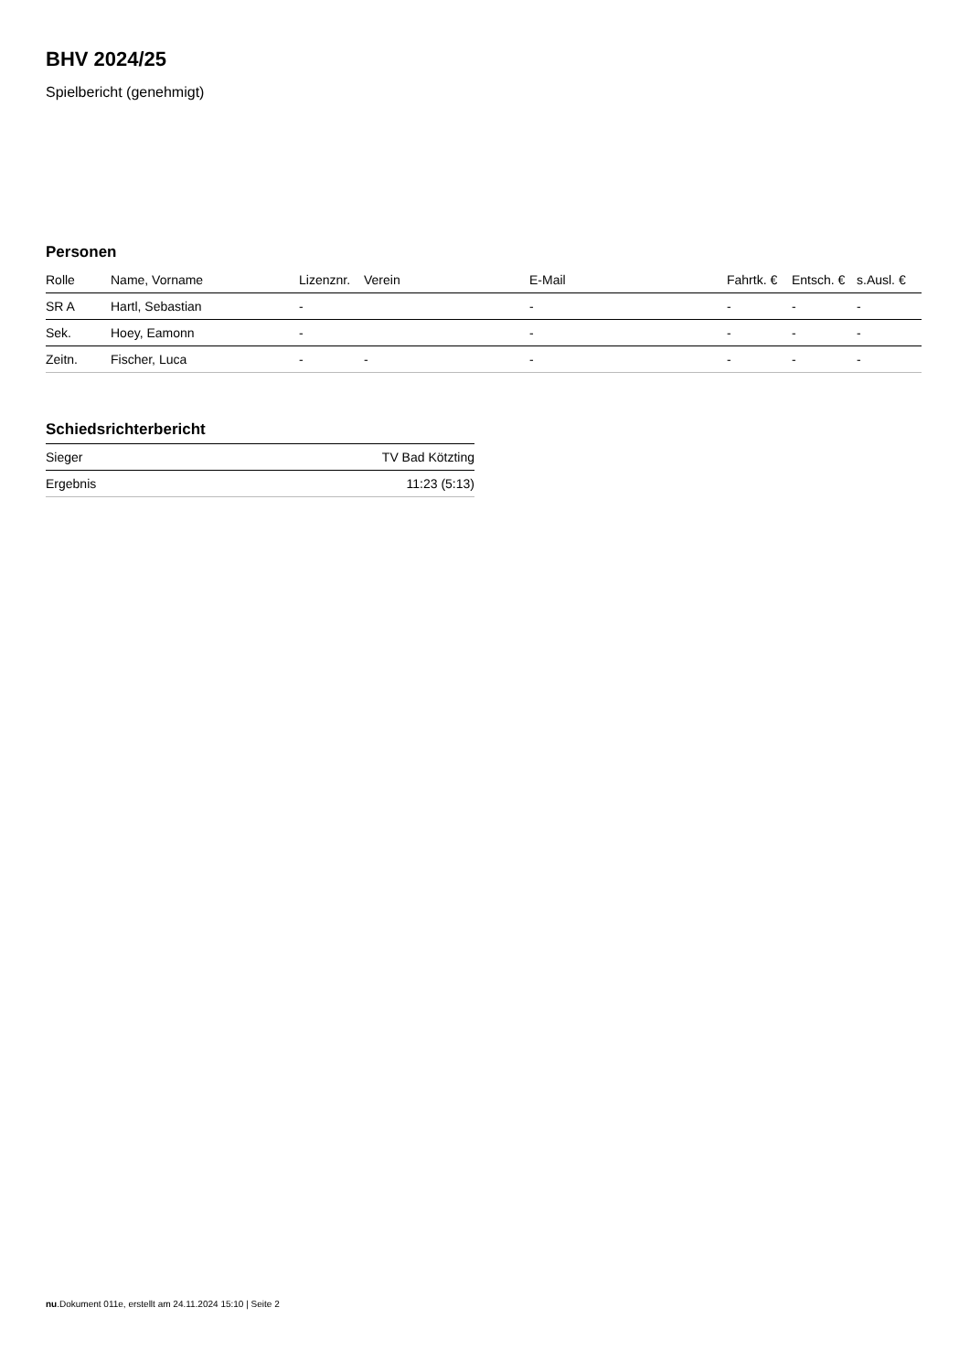BHV 2024/25
Spielbericht (genehmigt)
Personen
| Rolle | Name, Vorname | Lizenznr. | Verein | E-Mail | Fahrtk. € | Entsch. € | s.Ausl. € |
| --- | --- | --- | --- | --- | --- | --- | --- |
| SR A | Hartl, Sebastian | - | | - | - | - | - |
| Sek. | Hoey, Eamonn | - | | - | - | - | - |
| Zeitn. | Fischer, Luca | - | - | - | - | - | - |
Schiedsrichterbericht
| Sieger | TV Bad Kötzting |
| Ergebnis | 11:23 (5:13) |
nu.Dokument 011e, erstellt am 24.11.2024 15:10 | Seite 2